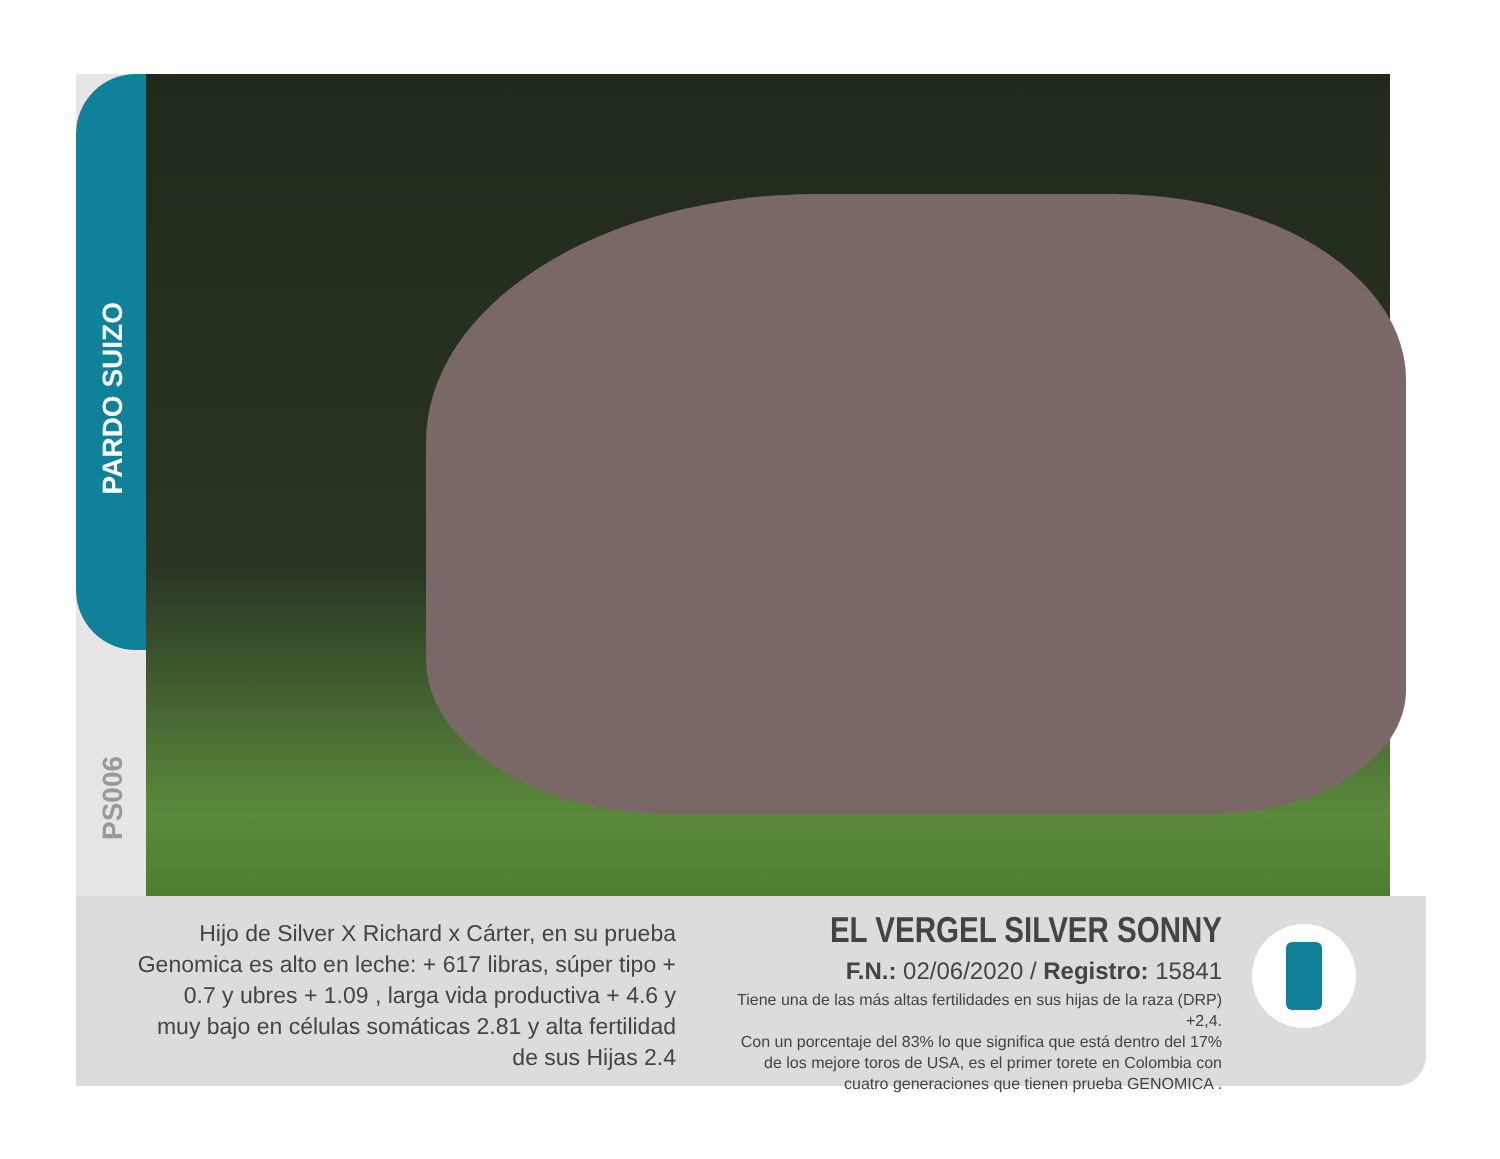PARDO SUIZO
PS006
Hijo de Silver X Richard x Cárter, en su prueba Genomica es alto en leche: + 617 libras, súper tipo + 0.7 y ubres + 1.09 , larga vida productiva + 4.6 y muy bajo en células somáticas 2.81 y alta fertilidad de sus Hijas 2.4
EL VERGEL SILVER SONNY
F.N.: 02/06/2020 / Registro: 15841
Tiene una de las más altas fertilidades en sus hijas de la raza (DRP) +2,4.
Con un porcentaje del 83% lo que significa que está dentro del 17%
de los mejore toros de USA, es el primer torete en Colombia con
cuatro generaciones que tienen prueba GENOMICA .